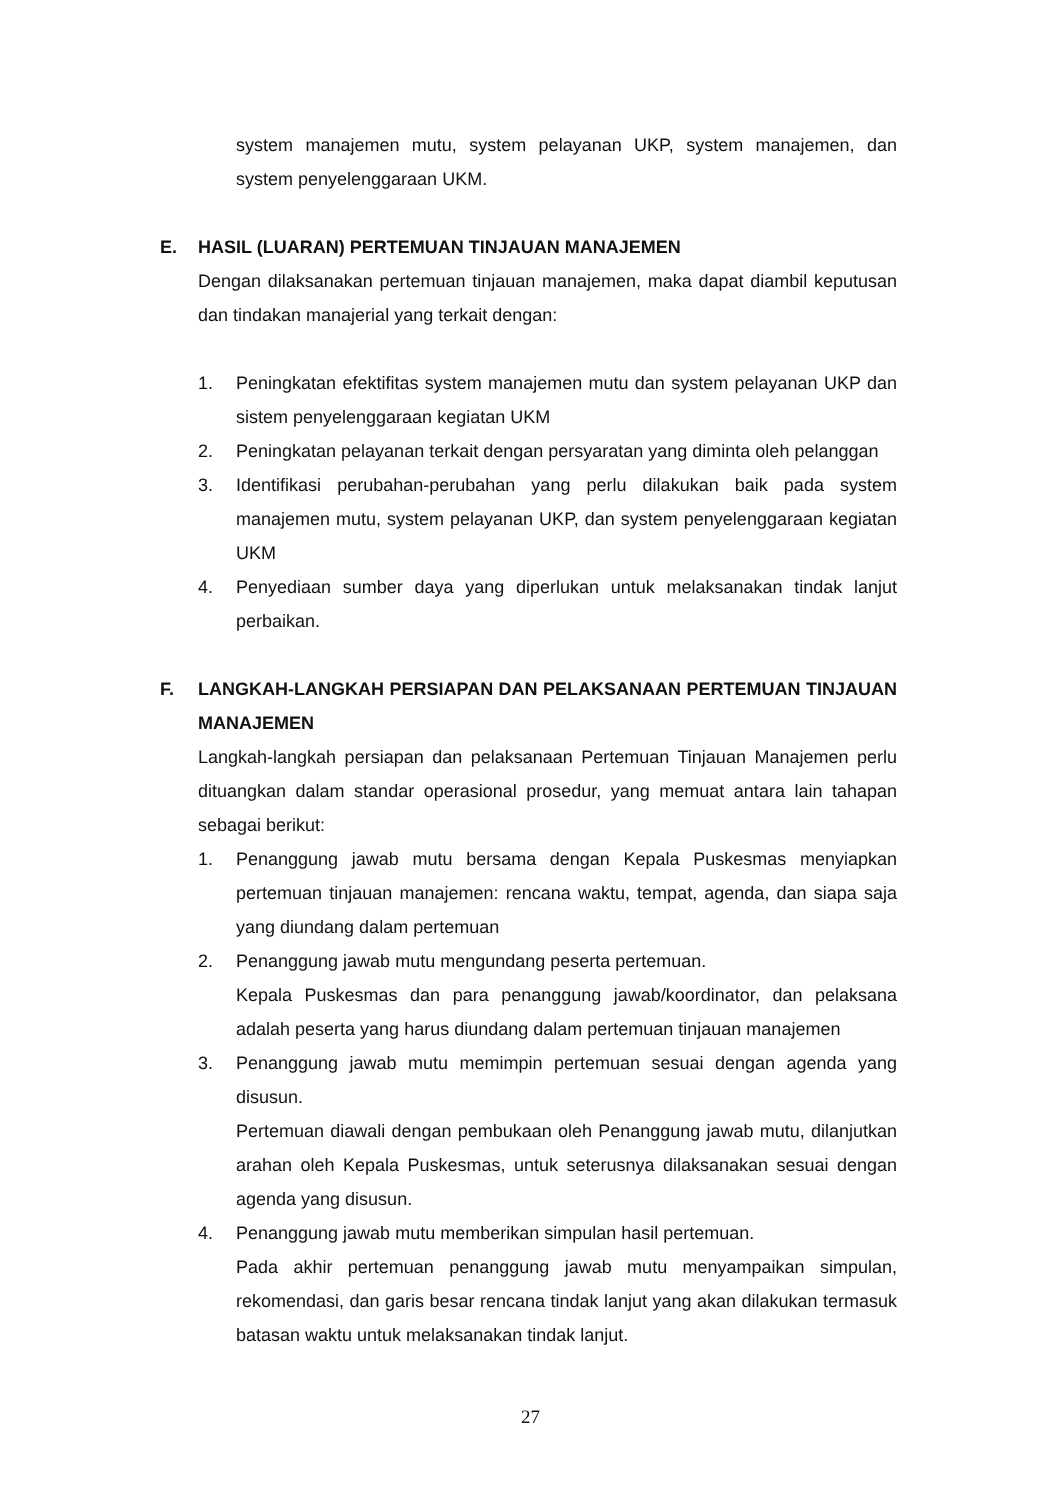system manajemen mutu, system pelayanan UKP, system manajemen, dan system penyelenggaraan UKM.
E. HASIL (LUARAN) PERTEMUAN TINJAUAN MANAJEMEN
Dengan dilaksanakan pertemuan tinjauan manajemen, maka dapat diambil keputusan dan tindakan manajerial yang terkait dengan:
1. Peningkatan efektifitas system manajemen mutu dan system pelayanan UKP dan sistem penyelenggaraan kegiatan UKM
2. Peningkatan pelayanan terkait dengan persyaratan yang diminta oleh pelanggan
3. Identifikasi perubahan-perubahan yang perlu dilakukan baik pada system manajemen mutu, system pelayanan UKP, dan system penyelenggaraan kegiatan UKM
4. Penyediaan sumber daya yang diperlukan untuk melaksanakan tindak lanjut perbaikan.
F. LANGKAH-LANGKAH PERSIAPAN DAN PELAKSANAAN PERTEMUAN TINJAUAN MANAJEMEN
Langkah-langkah persiapan dan pelaksanaan Pertemuan Tinjauan Manajemen perlu dituangkan dalam standar operasional prosedur, yang memuat antara lain tahapan sebagai berikut:
1. Penanggung jawab mutu bersama dengan Kepala Puskesmas menyiapkan pertemuan tinjauan manajemen: rencana waktu, tempat, agenda, dan siapa saja yang diundang dalam pertemuan
2. Penanggung jawab mutu mengundang peserta pertemuan.
Kepala Puskesmas dan para penanggung jawab/koordinator, dan pelaksana adalah peserta yang harus diundang dalam pertemuan tinjauan manajemen
3. Penanggung jawab mutu memimpin pertemuan sesuai dengan agenda yang disusun.
Pertemuan diawali dengan pembukaan oleh Penanggung jawab mutu, dilanjutkan arahan oleh Kepala Puskesmas, untuk seterusnya dilaksanakan sesuai dengan agenda yang disusun.
4. Penanggung jawab mutu memberikan simpulan hasil pertemuan.
Pada akhir pertemuan penanggung jawab mutu menyampaikan simpulan, rekomendasi, dan garis besar rencana tindak lanjut yang akan dilakukan termasuk batasan waktu untuk melaksanakan tindak lanjut.
27